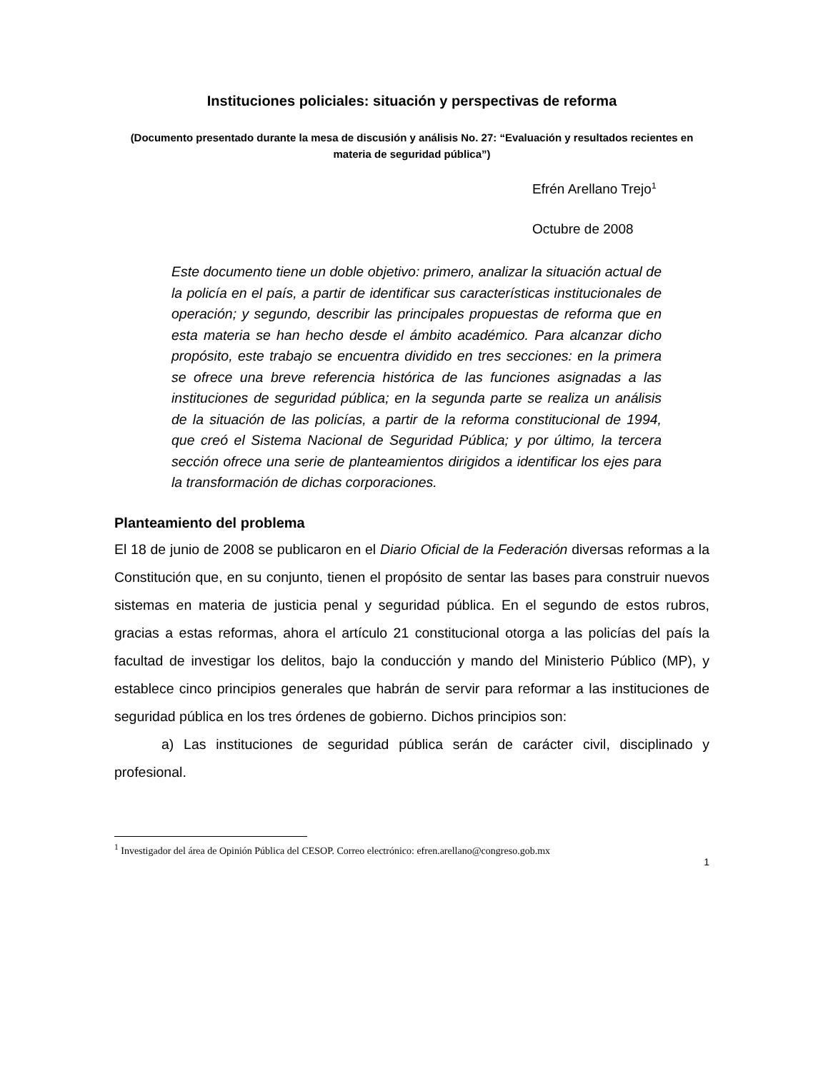Instituciones policiales: situación y perspectivas de reforma
(Documento presentado durante la mesa de discusión y análisis No. 27: “Evaluación y resultados recientes en materia de seguridad pública”)
Efrén Arellano Trejo<sup>1</sup>
Octubre de 2008
Este documento tiene un doble objetivo: primero, analizar la situación actual de la policía en el país, a partir de identificar sus características institucionales de operación; y segundo, describir las principales propuestas de reforma que en esta materia se han hecho desde el ámbito académico. Para alcanzar dicho propósito, este trabajo se encuentra dividido en tres secciones: en la primera se ofrece una breve referencia histórica de las funciones asignadas a las instituciones de seguridad pública; en la segunda parte se realiza un análisis de la situación de las policías, a partir de la reforma constitucional de 1994, que creó el Sistema Nacional de Seguridad Pública; y por último, la tercera sección ofrece una serie de planteamientos dirigidos a identificar los ejes para la transformación de dichas corporaciones.
Planteamiento del problema
El 18 de junio de 2008 se publicaron en el Diario Oficial de la Federación diversas reformas a la Constitución que, en su conjunto, tienen el propósito de sentar las bases para construir nuevos sistemas en materia de justicia penal y seguridad pública. En el segundo de estos rubros, gracias a estas reformas, ahora el artículo 21 constitucional otorga a las policías del país la facultad de investigar los delitos, bajo la conducción y mando del Ministerio Público (MP), y establece cinco principios generales que habrán de servir para reformar a las instituciones de seguridad pública en los tres órdenes de gobierno. Dichos principios son:
a) Las instituciones de seguridad pública serán de carácter civil, disciplinado y profesional.
<sup>1</sup> Investigador del área de Opinión Pública del CESOP. Correo electrónico: efren.arellano@congreso.gob.mx
1